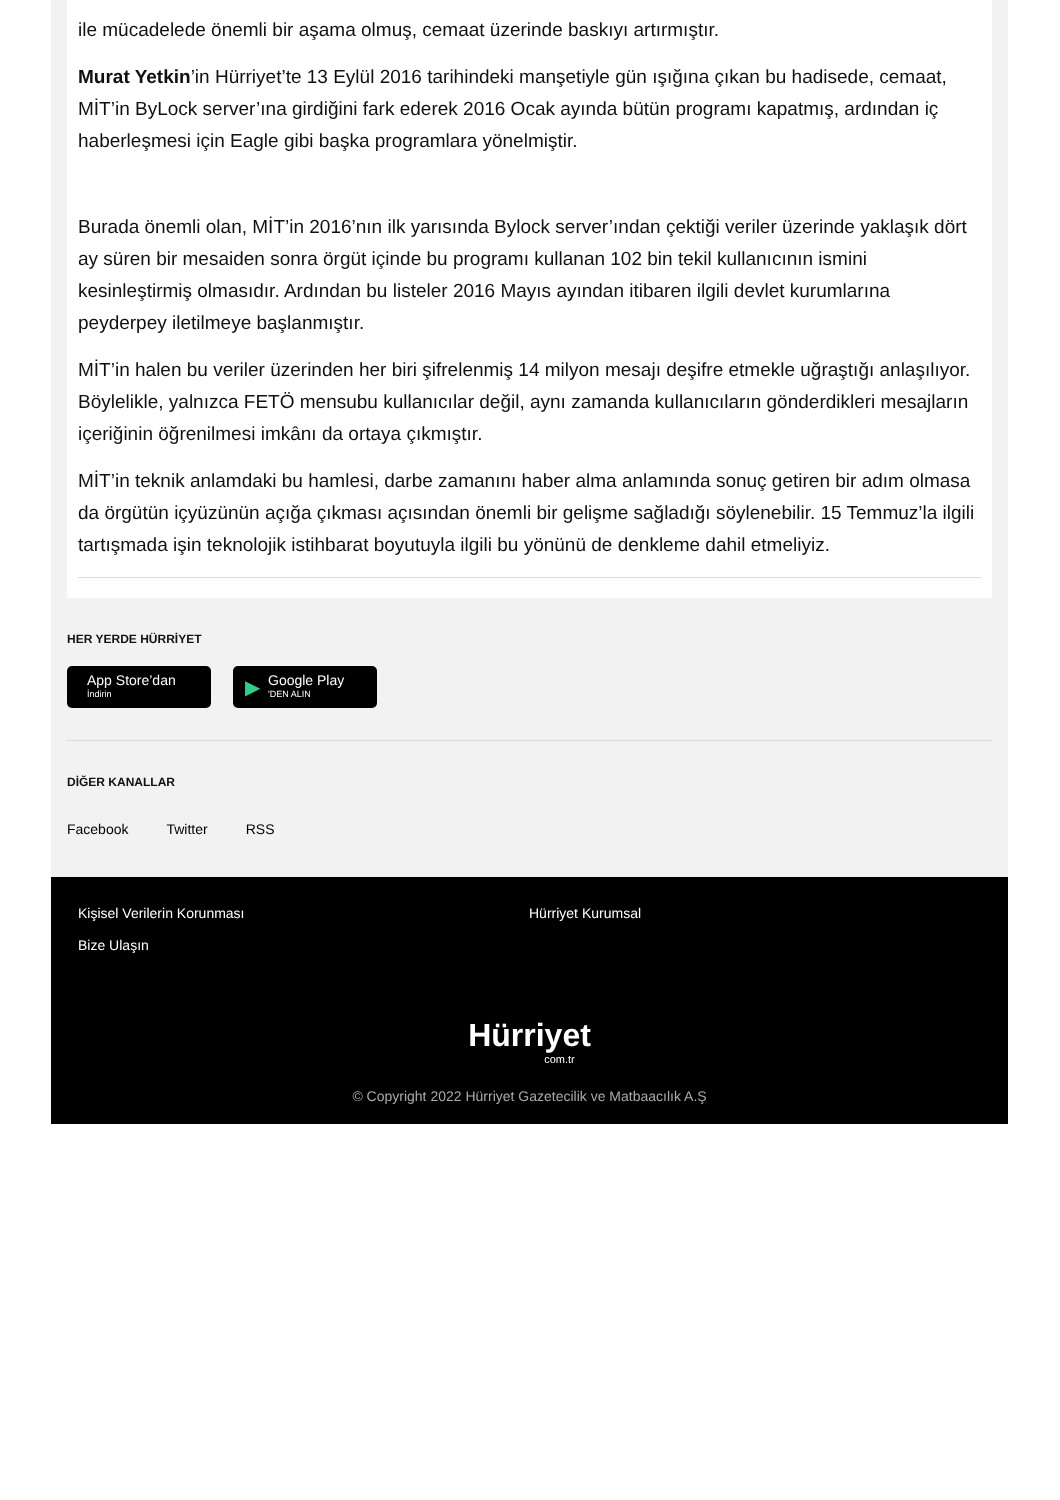ile mücadelede önemli bir aşama olmuş, cemaat üzerinde baskıyı artırmıştır.
Murat Yetkin’in Hürriyet’te 13 Eylül 2016 tarihindeki manşetiyle gün ışığına çıkan bu hadisede, cemaat, MİT’in ByLock server’ına girdiğini fark ederek 2016 Ocak ayında bütün programı kapatmış, ardından iç haberleşmesi için Eagle gibi başka programlara yönelmiştir.
Burada önemli olan, MİT’in 2016’nın ilk yarısında Bylock server’ından çektiği veriler üzerinde yaklaşık dört ay süren bir mesaiden sonra örgüt içinde bu programı kullanan 102 bin tekil kullanıcının ismini kesinleştirmiş olmasıdır. Ardından bu listeler 2016 Mayıs ayından itibaren ilgili devlet kurumlarına peyderpey iletilmeye başlanmıştır.
MİT’in halen bu veriler üzerinden her biri şifrelenmiş 14 milyon mesajı deşifre etmekle uğraştığı anlaşılıyor. Böylelikle, yalnızca FETÖ mensubu kullanıcılar değil, aynı zamanda kullanıcıların gönderdikleri mesajların içeriğinin öğrenilmesi imkânı da ortaya çıkmıştır.
MİT’in teknik anlamdaki bu hamlesi, darbe zamanını haber alma anlamında sonuç getiren bir adım olmasa da örgütün içyüzünün açığa çıkması açısından önemli bir gelişme sağladığı söylenebilir. 15 Temmuz’la ilgili tartışmada işin teknolojik istihbarat boyutuyla ilgili bu yönünü de denkleme dahil etmeliyiz.
HER YERDE HÜRRİYET
App Store’dan
İndirin
▶ Google Play
'DEN ALIN
DİĞER KANALLAR
Facebook Twitter RSS
Kişisel Verilerin Korunması
Bize Ulaşın
Hürriyet Kurumsal
Hürriyet
com.tr
© Copyright 2022 Hürriyet Gazetecilik ve Matbaacılık A.Ş